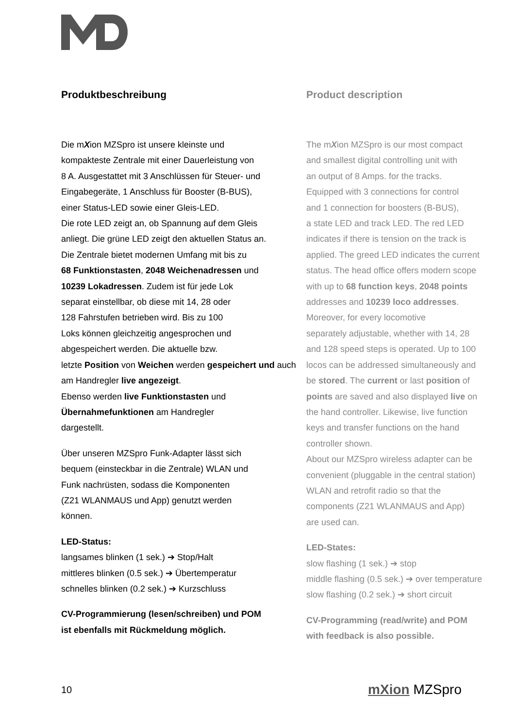Produktbeschreibung
Die mXion MZSpro ist unsere kleinste und
kompakteste Zentrale mit einer Dauerleistung von
8 A. Ausgestattet mit 3 Anschlüssen für Steuer- und
Eingabegeräte, 1 Anschluss für Booster (B-BUS),
einer Status-LED sowie einer Gleis-LED.
Die rote LED zeigt an, ob Spannung auf dem Gleis
anliegt. Die grüne LED zeigt den aktuellen Status an.
Die Zentrale bietet modernen Umfang mit bis zu
68 Funktionstasten, 2048 Weichenadressen und
10239 Lokadressen. Zudem ist für jede Lok
separat einstellbar, ob diese mit 14, 28 oder
128 Fahrstufen betrieben wird. Bis zu 100
Loks können gleichzeitig angesprochen und
abgespeichert werden. Die aktuelle bzw.
letzte Position von Weichen werden gespeichert und auch am Handregler live angezeigt.
Ebenso werden live Funktionstasten und
Übernahmefunktionen am Handregler
dargestellt.
Über unseren MZSpro Funk-Adapter lässt sich
bequem (einsteckbar in die Zentrale) WLAN und
Funk nachrüsten, sodass die Komponenten
(Z21 WLANMAUS und App) genutzt werden
können.
LED-Status:
langsames blinken (1 sek.) ➔ Stop/Halt
mittleres blinken (0.5 sek.) ➔ Übertemperatur
schnelles blinken (0.2 sek.) ➔ Kurzschluss
CV-Programmierung (lesen/schreiben) und POM
ist ebenfalls mit Rückmeldung möglich.
Product description
The mXion MZSpro is our most compact
and smallest digital controlling unit with
an output of 8 Amps. for the tracks.
Equipped with 3 connections for control
and 1 connection for boosters (B-BUS),
a state LED and track LED. The red LED
indicates if there is tension on the track is
applied. The greed LED indicates the current
status. The head office offers modern scope
with up to 68 function keys, 2048 points
addresses and 10239 loco addresses.
Moreover, for every locomotive
separately adjustable, whether with 14, 28
and 128 speed steps is operated. Up to 100
locos can be addressed simultaneously and
be stored. The current or last position of
points are saved and also displayed live on
the hand controller. Likewise, live function
keys and transfer functions on the hand
controller shown.
About our MZSpro wireless adapter can be
convenient (pluggable in the central station)
WLAN and retrofit radio so that the
components (Z21 WLANMAUS and App)
are used can.
LED-States:
slow flashing (1 sek.) ➔ stop
middle flashing (0.5 sek.) ➔ over temperature
slow flashing (0.2 sek.) ➔ short circuit
CV-Programming (read/write) and POM
with feedback is also possible.
10 mXion MZSpro